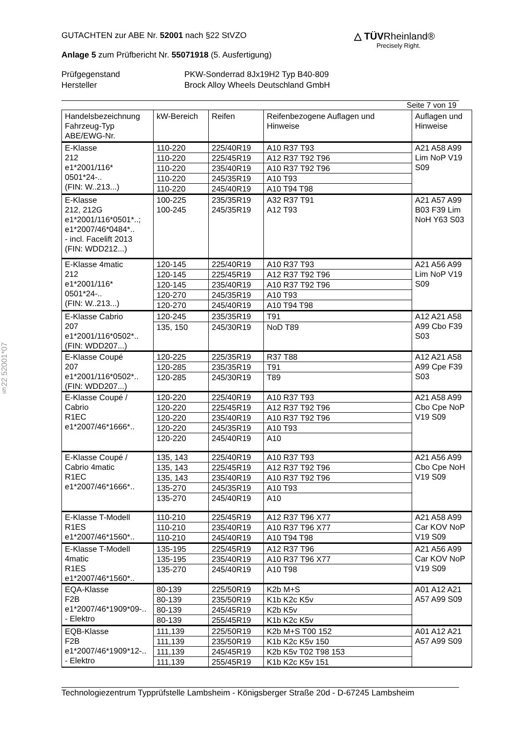§22 52001*07
△ TÜVRheinland®
Precisely Right.
GUTACHTEN zur ABE Nr. 52001 nach §22 StVZO
Anlage 5 zum Prüfbericht Nr. 55071918 (5. Ausfertigung)
Prüfgegenstand
Hersteller
PKW-Sonderrad 8Jx19H2 Typ B40-809
Brock Alloy Wheels Deutschland GmbH
Seite 7 von 19
| Handelsbezeichnung Fahrzeug-Typ ABE/EWG-Nr. | kW-Bereich | Reifen | Reifenbezogene Auflagen und Hinweise | Auflagen und Hinweise |
| --- | --- | --- | --- | --- |
| E-Klasse 212 e1*2001/116* 0501*24-.. (FIN: W..213...) | 110-220 | 225/40R19 | A10 R37 T93 | A21 A58 A99 Lim NoP V19 S09 |
| | 110-220 | 225/45R19 | A12 R37 T92 T96 | |
| | 110-220 | 235/40R19 | A10 R37 T92 T96 | |
| | 110-220 | 245/35R19 | A10 T93 | |
| | 110-220 | 245/40R19 | A10 T94 T98 | |
| E-Klasse 212, 212G e1*2001/116*0501*..; e1*2007/46*0484*.. - incl. Facelift 2013 (FIN: WDD212...) | 100-225 | 235/35R19 | A32 R37 T91 | A21 A57 A99 B03 F39 Lim NoH Y63 S03 |
| | 100-245 | 245/35R19 | A12 T93 | |
| E-Klasse 4matic 212 e1*2001/116* 0501*24-.. (FIN: W..213...) | 120-145 | 225/40R19 | A10 R37 T93 | A21 A56 A99 Lim NoP V19 S09 |
| | 120-145 | 225/45R19 | A12 R37 T92 T96 | |
| | 120-145 | 235/40R19 | A10 R37 T92 T96 | |
| | 120-270 | 245/35R19 | A10 T93 | |
| | 120-270 | 245/40R19 | A10 T94 T98 | |
| E-Klasse Cabrio 207 e1*2001/116*0502*.. (FIN: WDD207...) | 120-245 | 235/35R19 | T91 | A12 A21 A58 A99 Cbo F39 S03 |
| | 135, 150 | 245/30R19 | NoD T89 | |
| E-Klasse Coupé 207 e1*2001/116*0502*.. (FIN: WDD207...) | 120-225 | 225/35R19 | R37 T88 | A12 A21 A58 A99 Cpe F39 S03 |
| | 120-285 | 235/35R19 | T91 | |
| | 120-285 | 245/30R19 | T89 | |
| E-Klasse Coupé / Cabrio R1EC e1*2007/46*1666*.. | 120-220 | 225/40R19 | A10 R37 T93 | A21 A58 A99 Cbo Cpe NoP V19 S09 |
| | 120-220 | 225/45R19 | A12 R37 T92 T96 | |
| | 120-220 | 235/40R19 | A10 R37 T92 T96 | |
| | 120-220 | 245/35R19 | A10 T93 | |
| | 120-220 | 245/40R19 | A10 | |
| E-Klasse Coupé / Cabrio 4matic R1EC e1*2007/46*1666*.. | 135, 143 | 225/40R19 | A10 R37 T93 | A21 A56 A99 Cbo Cpe NoH V19 S09 |
| | 135, 143 | 225/45R19 | A12 R37 T92 T96 | |
| | 135, 143 | 235/40R19 | A10 R37 T92 T96 | |
| | 135-270 | 245/35R19 | A10 T93 | |
| | 135-270 | 245/40R19 | A10 | |
| E-Klasse T-Modell R1ES e1*2007/46*1560*.. | 110-210 | 225/45R19 | A12 R37 T96 X77 | A21 A58 A99 Car KOV NoP V19 S09 |
| | 110-210 | 235/40R19 | A10 R37 T96 X77 | |
| | 110-210 | 245/40R19 | A10 T94 T98 | |
| E-Klasse T-Modell 4matic R1ES e1*2007/46*1560*.. | 135-195 | 225/45R19 | A12 R37 T96 | A21 A56 A99 Car KOV NoP V19 S09 |
| | 135-195 | 235/40R19 | A10 R37 T96 X77 | |
| | 135-270 | 245/40R19 | A10 T98 | |
| EQA-Klasse F2B e1*2007/46*1909*09-.. - Elektro | 80-139 | 225/50R19 | K2b M+S | A01 A12 A21 A57 A99 S09 |
| | 80-139 | 235/50R19 | K1b K2c K5v | |
| | 80-139 | 245/45R19 | K2b K5v | |
| | 80-139 | 255/45R19 | K1b K2c K5v | |
| EQB-Klasse F2B e1*2007/46*1909*12-.. - Elektro | 111,139 | 225/50R19 | K2b M+S T00 152 | A01 A12 A21 A57 A99 S09 |
| | 111,139 | 235/50R19 | K1b K2c K5v 150 | |
| | 111,139 | 245/45R19 | K2b K5v T02 T98 153 | |
| | 111,139 | 255/45R19 | K1b K2c K5v 151 | |
Technologiezentrum Typprüfstelle Lambsheim - Königsberger Straße 20d - D-67245 Lambsheim